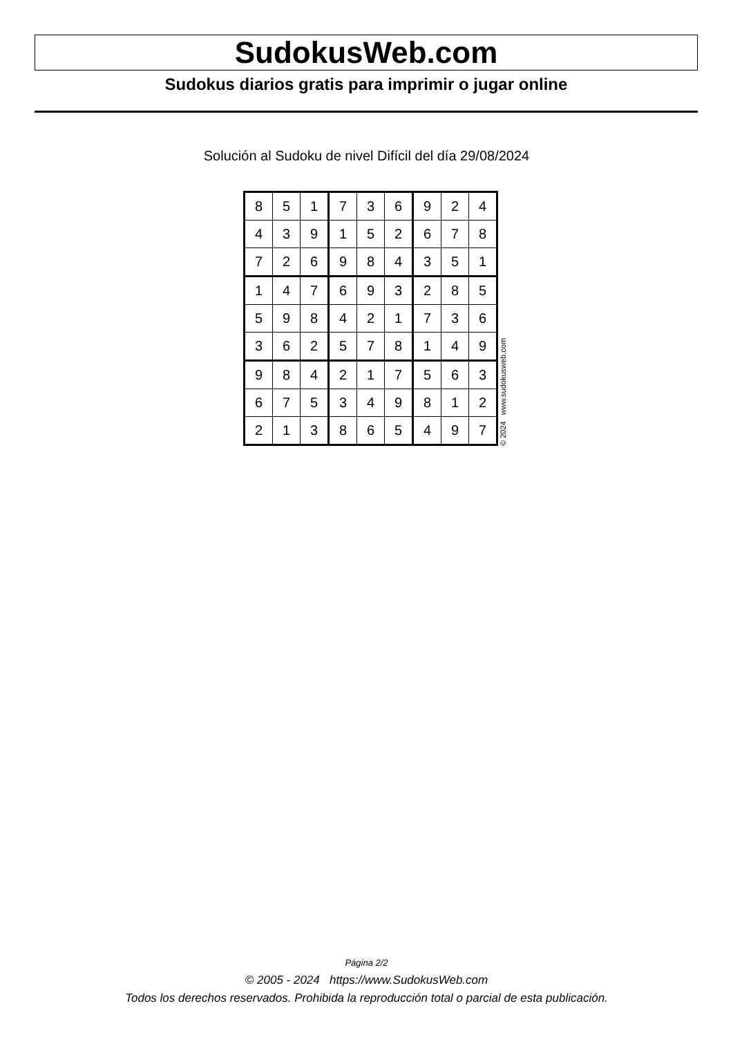SudokusWeb.com
Sudokus diarios gratis para imprimir o jugar online
Solución al Sudoku de nivel Difícil del día 29/08/2024
| 8 | 5 | 1 | 7 | 3 | 6 | 9 | 2 | 4 |
| 4 | 3 | 9 | 1 | 5 | 2 | 6 | 7 | 8 |
| 7 | 2 | 6 | 9 | 8 | 4 | 3 | 5 | 1 |
| 1 | 4 | 7 | 6 | 9 | 3 | 2 | 8 | 5 |
| 5 | 9 | 8 | 4 | 2 | 1 | 7 | 3 | 6 |
| 3 | 6 | 2 | 5 | 7 | 8 | 1 | 4 | 9 |
| 9 | 8 | 4 | 2 | 1 | 7 | 5 | 6 | 3 |
| 6 | 7 | 5 | 3 | 4 | 9 | 8 | 1 | 2 |
| 2 | 1 | 3 | 8 | 6 | 5 | 4 | 9 | 7 |
© 2024 www.sudokusweb.com
Página 2/2
© 2005 - 2024 https://www.SudokusWeb.com
Todos los derechos reservados. Prohibida la reproducción total o parcial de esta publicación.